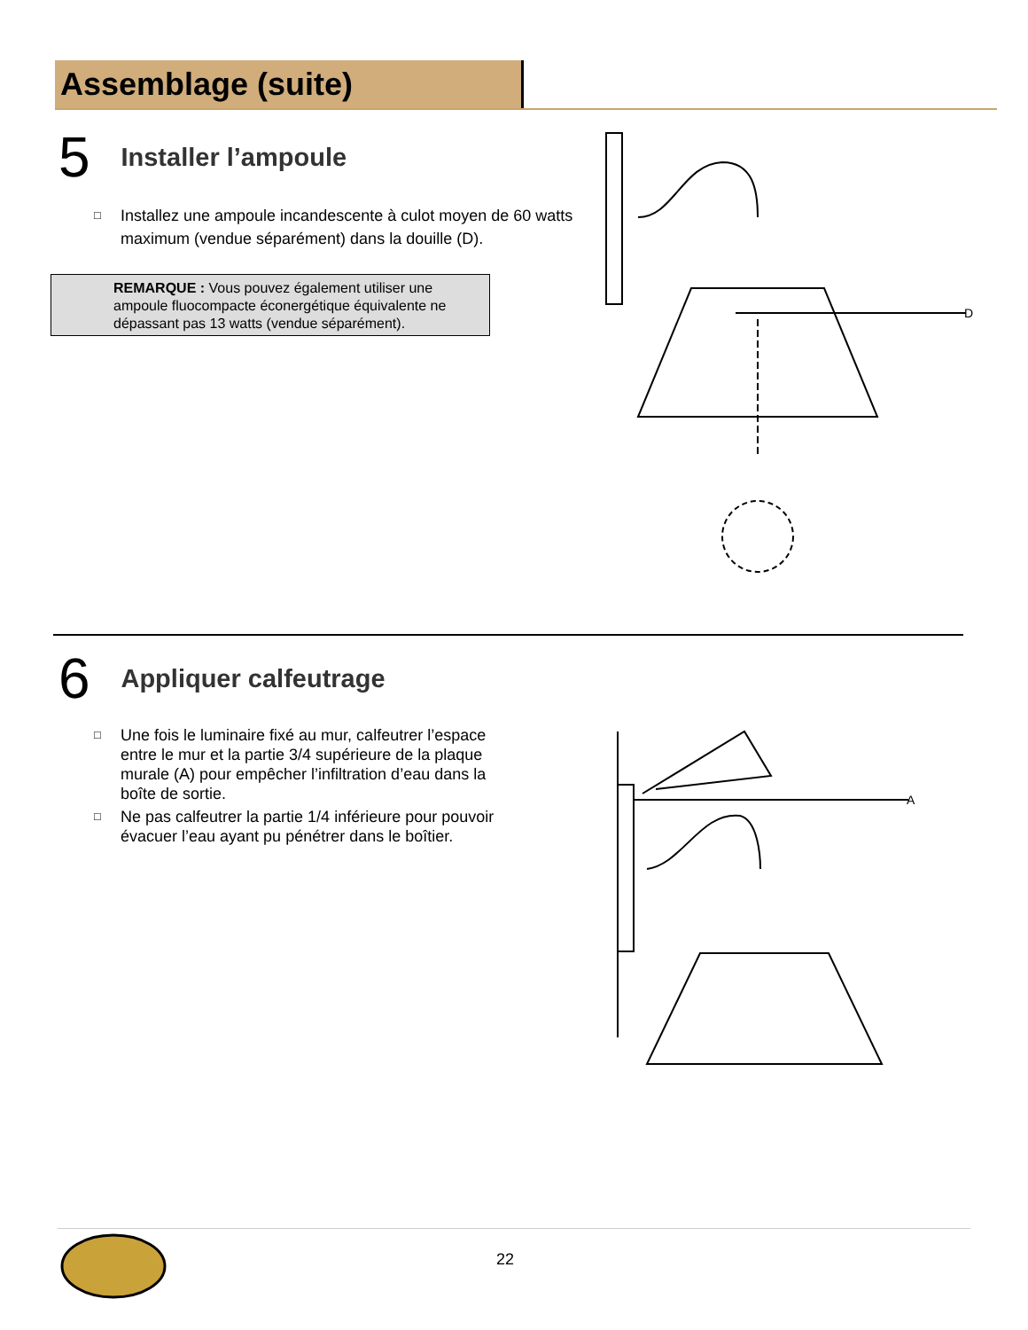Assemblage (suite)
5 Installer l’ampoule
□ Installez une ampoule incandescente à culot moyen de 60 watts maximum (vendue séparément) dans la douille (D).
REMARQUE : Vous pouvez également utiliser une ampoule fluocompacte éconergétique équivalente ne dépassant pas 13 watts (vendue séparément).
D
6 Appliquer calfeutrage
□ Une fois le luminaire fixé au mur, calfeutrer l’espace entre le mur et la partie 3/4 supérieure de la plaque murale (A) pour empêcher l’infiltration d’eau dans la boîte de sortie.
□ Ne pas calfeutrer la partie 1/4 inférieure pour pouvoir évacuer l’eau ayant pu pénétrer dans le boîtier.
A
22